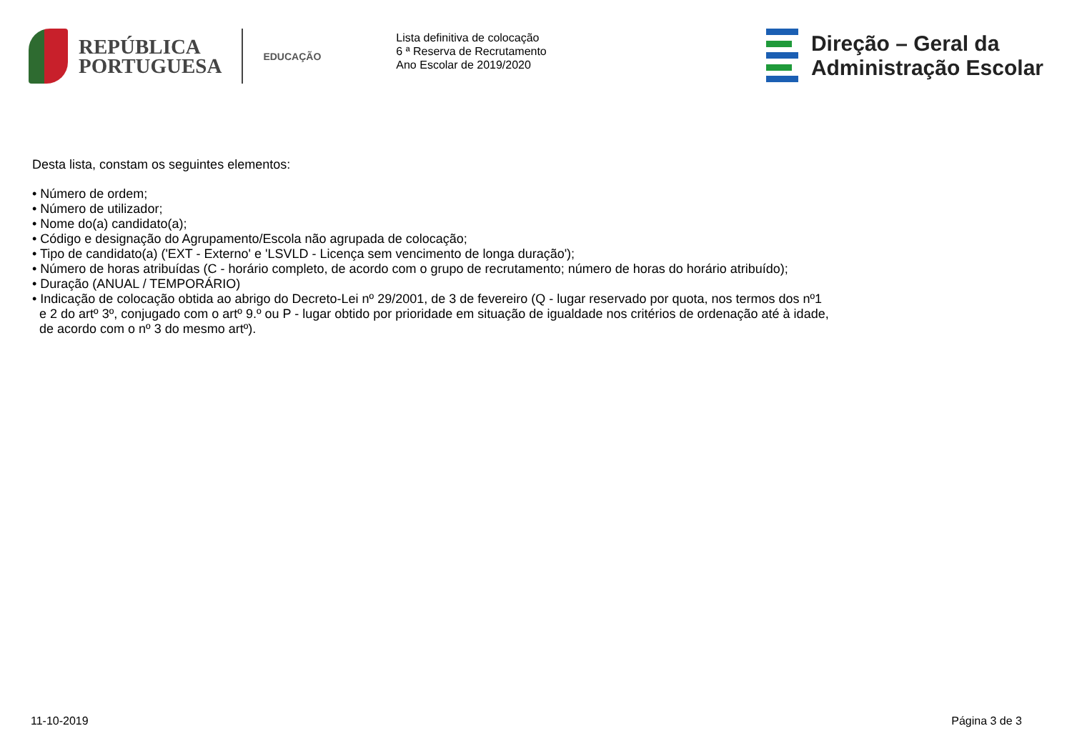REPÚBLICA
PORTUGUESA
EDUCAÇÃO
Lista definitiva de colocação
6 ª Reserva de Recrutamento
Ano Escolar de 2019/2020
Direção – Geral da
Administração Escolar
Desta lista, constam os seguintes elementos:
• Número de ordem;
• Número de utilizador;
• Nome do(a) candidato(a);
• Código e designação do Agrupamento/Escola não agrupada de colocação;
• Tipo de candidato(a) ('EXT - Externo' e 'LSVLD - Licença sem vencimento de longa duração');
• Número de horas atribuídas (C - horário completo, de acordo com o grupo de recrutamento; número de horas do horário atribuído);
• Duração (ANUAL / TEMPORÁRIO)
• Indicação de colocação obtida ao abrigo do Decreto-Lei nº 29/2001, de 3 de fevereiro (Q - lugar reservado por quota, nos termos dos nº1 e 2 do artº 3º, conjugado com o artº 9.º ou P - lugar obtido por prioridade em situação de igualdade nos critérios de ordenação até à idade, de acordo com o nº 3 do mesmo artº).
11-10-2019 Página 3 de 3